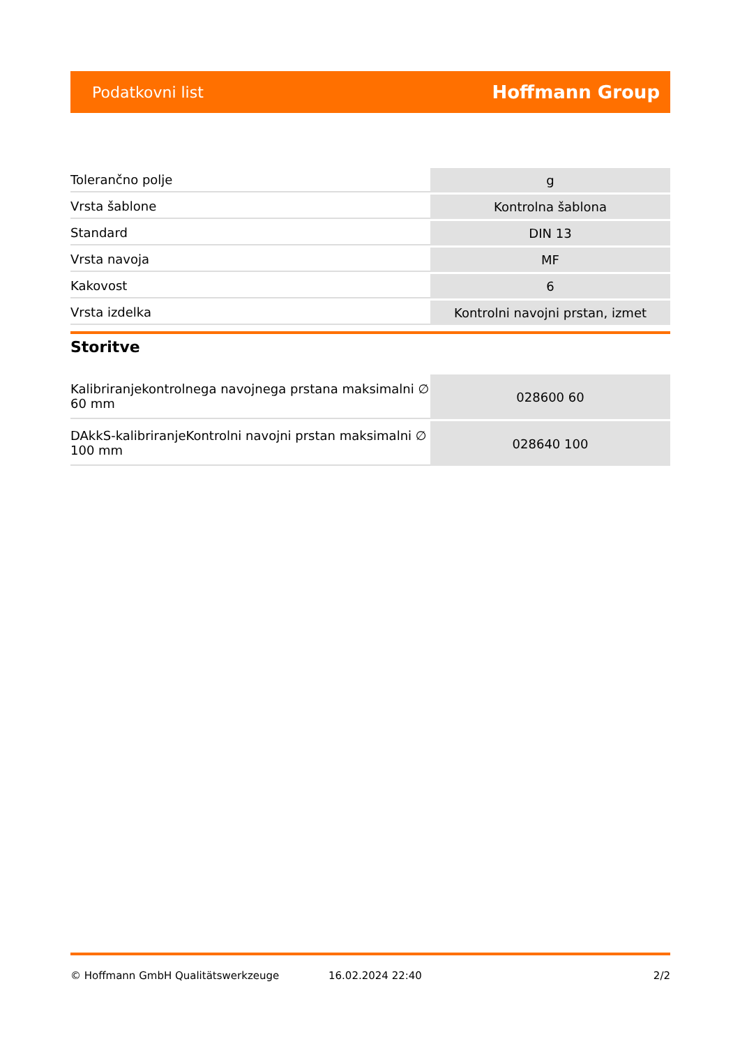Podatkovni list Hoffmann Group
| Tolerančno polje | g |
| Vrsta šablone | Kontrolna šablona |
| Standard | DIN 13 |
| Vrsta navoja | MF |
| Kakovost | 6 |
| Vrsta izdelka | Kontrolni navojni prstan, izmet |
Storitve
| Kalibriranjekontrolnega navojnega prstana maksimalni ∅ 60 mm | 028600 60 |
| DAkkS-kalibriranjeKontrolni navojni prstan maksimalni ∅ 100 mm | 028640 100 |
© Hoffmann GmbH Qualitätswerkzeuge 16.02.2024 22:40 2/2